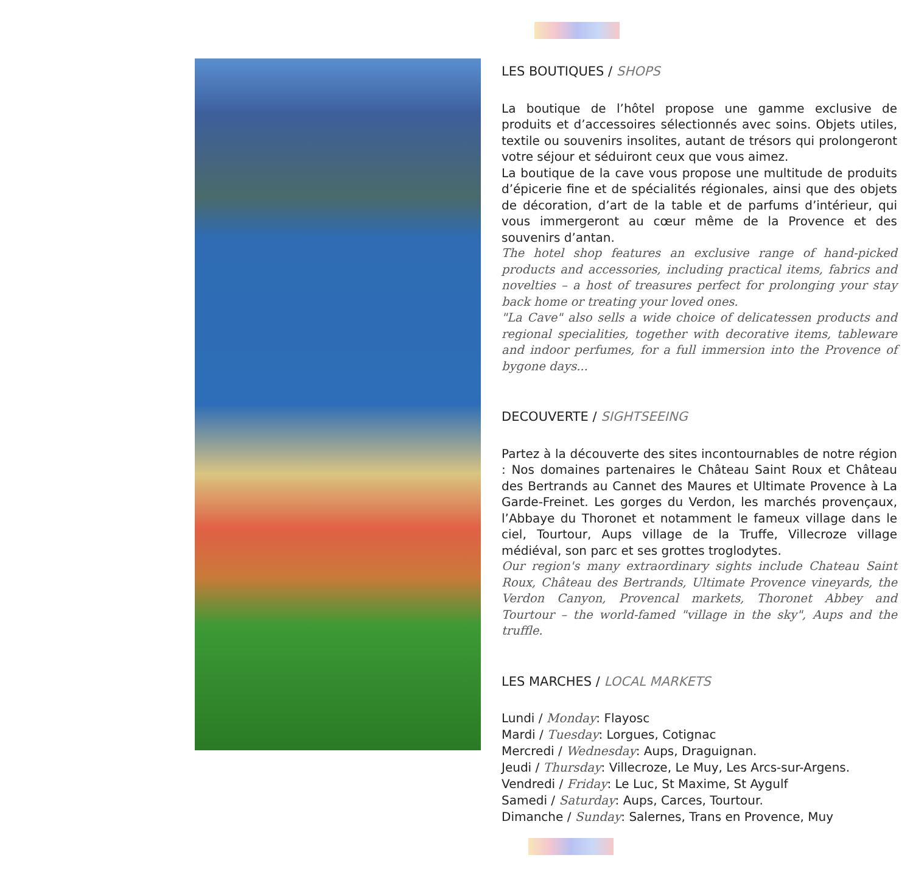LES BOUTIQUES / SHOPS
La boutique de l’hôtel propose une gamme exclusive de produits et d’accessoires sélectionnés avec soins. Objets utiles, textile ou souvenirs insolites, autant de trésors qui prolongeront votre séjour et séduiront ceux que vous aimez.
La boutique de la cave vous propose une multitude de produits d’épicerie fine et de spécialités régionales, ainsi que des objets de décoration, d’art de la table et de parfums d’intérieur, qui vous immergeront au cœur même de la Provence et des souvenirs d’antan.
The hotel shop features an exclusive range of hand-picked products and accessories, including practical items, fabrics and novelties – a host of treasures perfect for prolonging your stay back home or treating your loved ones.
"La Cave" also sells a wide choice of delicatessen products and regional specialities, together with decorative items, tableware and indoor perfumes, for a full immersion into the Provence of bygone days...
DECOUVERTE / SIGHTSEEING
Partez à la découverte des sites incontournables de notre région : Nos domaines partenaires le Château Saint Roux et Château des Bertrands au Cannet des Maures et Ultimate Provence à La Garde-Freinet. Les gorges du Verdon, les marchés provençaux, l’Abbaye du Thoronet et notamment le fameux village dans le ciel, Tourtour, Aups village de la Truffe, Villecroze village médiéval, son parc et ses grottes troglodytes.
Our region's many extraordinary sights include Chateau Saint Roux, Château des Bertrands, Ultimate Provence vineyards, the Verdon Canyon, Provencal markets, Thoronet Abbey and Tourtour – the world-famed "village in the sky", Aups and the truffle.
LES MARCHES / LOCAL MARKETS
Lundi / Monday: Flayosc
Mardi / Tuesday: Lorgues, Cotignac
Mercredi / Wednesday: Aups, Draguignan.
Jeudi / Thursday: Villecroze, Le Muy, Les Arcs-sur-Argens.
Vendredi / Friday: Le Luc, St Maxime, St Aygulf
Samedi / Saturday: Aups, Carces, Tourtour.
Dimanche / Sunday: Salernes, Trans en Provence, Muy